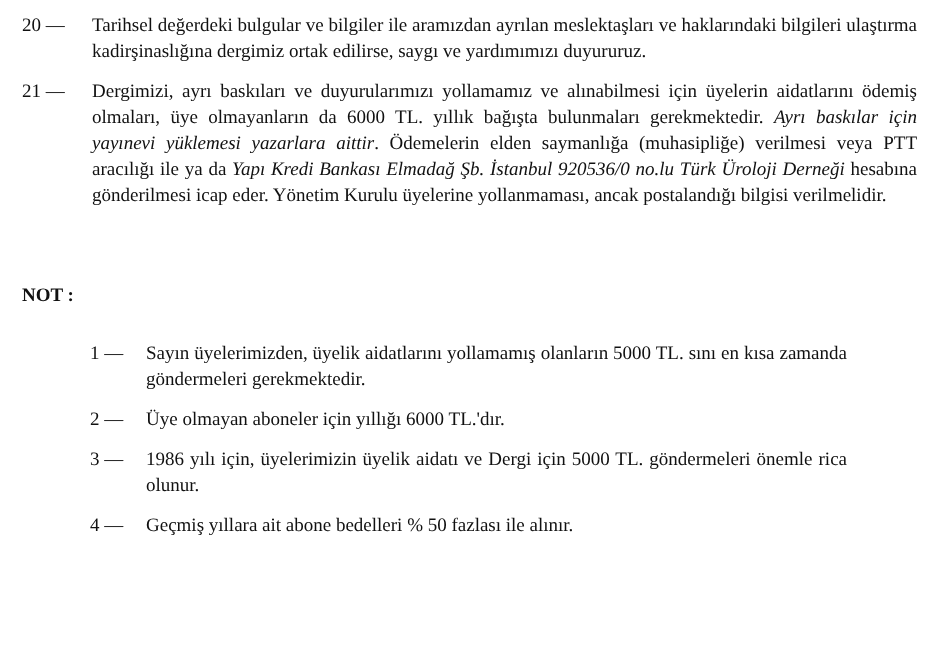20 — Tarihsel değerdeki bulgular ve bilgiler ile aramızdan ayrılan meslektaşları ve haklarındaki bilgileri ulaştırma kadirşinaslığına dergimiz ortak edilirse, saygı ve yardımımızı duyururuz.
21 — Dergimizi, ayrı baskıları ve duyurularımızı yollamamız ve alınabilmesi için üyelerin aidatlarını ödemiş olmaları, üye olmayanların da 6000 TL. yıllık bağışta bulunmaları gerekmektedir. Ayrı baskılar için yayınevi yüklemesi yazarlara aittir. Ödemelerin elden saymanlığa (muhasipliğe) verilmesi veya PTT aracılığı ile ya da Yapı Kredi Bankası Elmadağ Şb. İstanbul 920536/0 no.lu Türk Üroloji Derneği hesabına gönderilmesi icap eder. Yönetim Kurulu üyelerine yollanmaması, ancak postalandığı bilgisi verilmelidir.
NOT :
1 — Sayın üyelerimizden, üyelik aidatlarını yollamamış olanların 5000 TL. sını en kısa zamanda göndermeleri gerekmektedir.
2 — Üye olmayan aboneler için yıllığı 6000 TL.'dır.
3 — 1986 yılı için, üyelerimizin üyelik aidatı ve Dergi için 5000 TL. göndermeleri önemle rica olunur.
4 — Geçmiş yıllara ait abone bedelleri % 50 fazlası ile alınır.